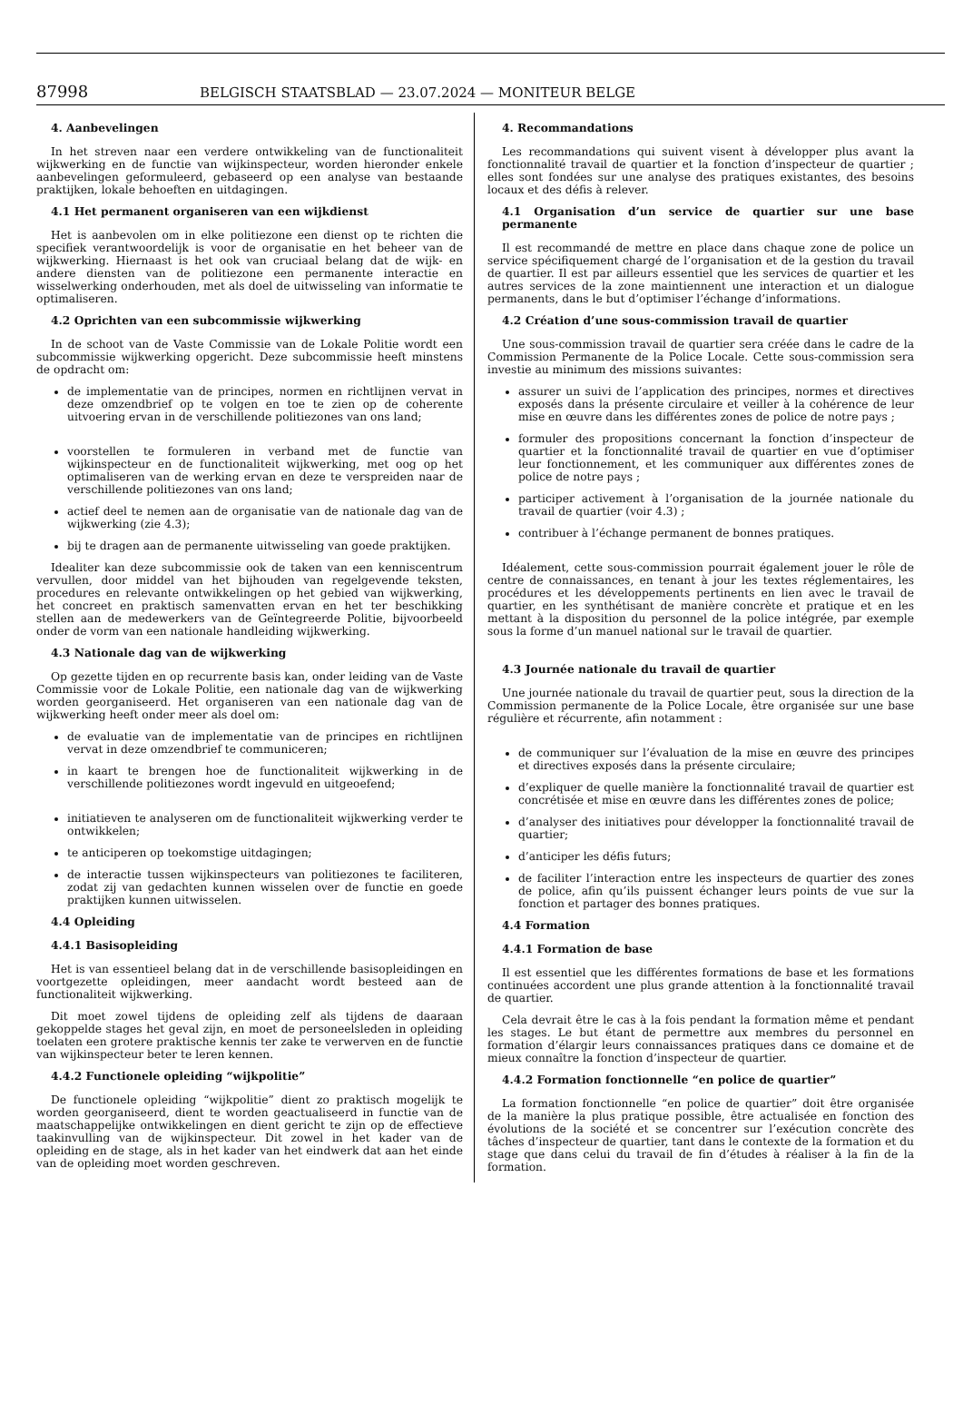87998
BELGISCH STAATSBLAD — 23.07.2024 — MONITEUR BELGE
4. Aanbevelingen
In het streven naar een verdere ontwikkeling van de functionaliteit wijkwerking en de functie van wijkinspecteur, worden hieronder enkele aanbevelingen geformuleerd, gebaseerd op een analyse van bestaande praktijken, lokale behoeften en uitdagingen.
4.1 Het permanent organiseren van een wijkdienst
Het is aanbevolen om in elke politiezone een dienst op te richten die specifiek verantwoordelijk is voor de organisatie en het beheer van de wijkwerking. Hiernaast is het ook van cruciaal belang dat de wijk- en andere diensten van de politiezone een permanente interactie en wisselwerking onderhouden, met als doel de uitwisseling van informatie te optimaliseren.
4.2 Oprichten van een subcommissie wijkwerking
In de schoot van de Vaste Commissie van de Lokale Politie wordt een subcommissie wijkwerking opgericht. Deze subcommissie heeft minstens de opdracht om:
de implementatie van de principes, normen en richtlijnen vervat in deze omzendbrief op te volgen en toe te zien op de coherente uitvoering ervan in de verschillende politiezones van ons land;
voorstellen te formuleren in verband met de functie van wijkinspecteur en de functionaliteit wijkwerking, met oog op het optimaliseren van de werking ervan en deze te verspreiden naar de verschillende politiezones van ons land;
actief deel te nemen aan de organisatie van de nationale dag van de wijkwerking (zie 4.3);
bij te dragen aan de permanente uitwisseling van goede praktijken.
Idealiter kan deze subcommissie ook de taken van een kenniscentrum vervullen, door middel van het bijhouden van regelgevende teksten, procedures en relevante ontwikkelingen op het gebied van wijkwerking, het concreet en praktisch samenvatten ervan en het ter beschikking stellen aan de medewerkers van de Geïntegreerde Politie, bijvoorbeeld onder de vorm van een nationale handleiding wijkwerking.
4.3 Nationale dag van de wijkwerking
Op gezette tijden en op recurrente basis kan, onder leiding van de Vaste Commissie voor de Lokale Politie, een nationale dag van de wijkwerking worden georganiseerd. Het organiseren van een nationale dag van de wijkwerking heeft onder meer als doel om:
de evaluatie van de implementatie van de principes en richtlijnen vervat in deze omzendbrief te communiceren;
in kaart te brengen hoe de functionaliteit wijkwerking in de verschillende politiezones wordt ingevuld en uitgeoefend;
initiatieven te analyseren om de functionaliteit wijkwerking verder te ontwikkelen;
te anticiperen op toekomstige uitdagingen;
de interactie tussen wijkinspecteurs van politiezones te faciliteren, zodat zij van gedachten kunnen wisselen over de functie en goede praktijken kunnen uitwisselen.
4.4 Opleiding
4.4.1 Basisopleiding
Het is van essentieel belang dat in de verschillende basisopleidingen en voortgezette opleidingen, meer aandacht wordt besteed aan de functionaliteit wijkwerking.
Dit moet zowel tijdens de opleiding zelf als tijdens de daaraan gekoppelde stages het geval zijn, en moet de personeelsleden in opleiding toelaten een grotere praktische kennis ter zake te verwerven en de functie van wijkinspecteur beter te leren kennen.
4.4.2 Functionele opleiding “wijkpolitie”
De functionele opleiding “wijkpolitie” dient zo praktisch mogelijk te worden georganiseerd, dient te worden geactualiseerd in functie van de maatschappelijke ontwikkelingen en dient gericht te zijn op de effectieve taakinvulling van de wijkinspecteur. Dit zowel in het kader van de opleiding en de stage, als in het kader van het eindwerk dat aan het einde van de opleiding moet worden geschreven.
4. Recommandations
Les recommandations qui suivent visent à développer plus avant la fonctionnalité travail de quartier et la fonction d’inspecteur de quartier ; elles sont fondées sur une analyse des pratiques existantes, des besoins locaux et des défis à relever.
4.1 Organisation d’un service de quartier sur une base permanente
Il est recommandé de mettre en place dans chaque zone de police un service spécifiquement chargé de l’organisation et de la gestion du travail de quartier. Il est par ailleurs essentiel que les services de quartier et les autres services de la zone maintiennent une interaction et un dialogue permanents, dans le but d’optimiser l’échange d’informations.
4.2 Création d’une sous-commission travail de quartier
Une sous-commission travail de quartier sera créée dans le cadre de la Commission Permanente de la Police Locale. Cette sous-commission sera investie au minimum des missions suivantes:
assurer un suivi de l’application des principes, normes et directives exposés dans la présente circulaire et veiller à la cohérence de leur mise en œuvre dans les différentes zones de police de notre pays ;
formuler des propositions concernant la fonction d’inspecteur de quartier et la fonctionnalité travail de quartier en vue d’optimiser leur fonctionnement, et les communiquer aux différentes zones de police de notre pays ;
participer activement à l’organisation de la journée nationale du travail de quartier (voir 4.3) ;
contribuer à l’échange permanent de bonnes pratiques.
Idéalement, cette sous-commission pourrait également jouer le rôle de centre de connaissances, en tenant à jour les textes réglementaires, les procédures et les développements pertinents en lien avec le travail de quartier, en les synthétisant de manière concrète et pratique et en les mettant à la disposition du personnel de la police intégrée, par exemple sous la forme d’un manuel national sur le travail de quartier.
4.3 Journée nationale du travail de quartier
Une journée nationale du travail de quartier peut, sous la direction de la Commission permanente de la Police Locale, être organisée sur une base régulière et récurrente, afin notamment :
de communiquer sur l’évaluation de la mise en œuvre des principes et directives exposés dans la présente circulaire;
d’expliquer de quelle manière la fonctionnalité travail de quartier est concrétisée et mise en œuvre dans les différentes zones de police;
d’analyser des initiatives pour développer la fonctionnalité travail de quartier;
d’anticiper les défis futurs;
de faciliter l’interaction entre les inspecteurs de quartier des zones de police, afin qu’ils puissent échanger leurs points de vue sur la fonction et partager des bonnes pratiques.
4.4 Formation
4.4.1 Formation de base
Il est essentiel que les différentes formations de base et les formations continuées accordent une plus grande attention à la fonctionnalité travail de quartier.
Cela devrait être le cas à la fois pendant la formation même et pendant les stages. Le but étant de permettre aux membres du personnel en formation d’élargir leurs connaissances pratiques dans ce domaine et de mieux connaître la fonction d’inspecteur de quartier.
4.4.2 Formation fonctionnelle “en police de quartier”
La formation fonctionnelle “en police de quartier” doit être organisée de la manière la plus pratique possible, être actualisée en fonction des évolutions de la société et se concentrer sur l’exécution concrète des tâches d’inspecteur de quartier, tant dans le contexte de la formation et du stage que dans celui du travail de fin d’études à réaliser à la fin de la formation.